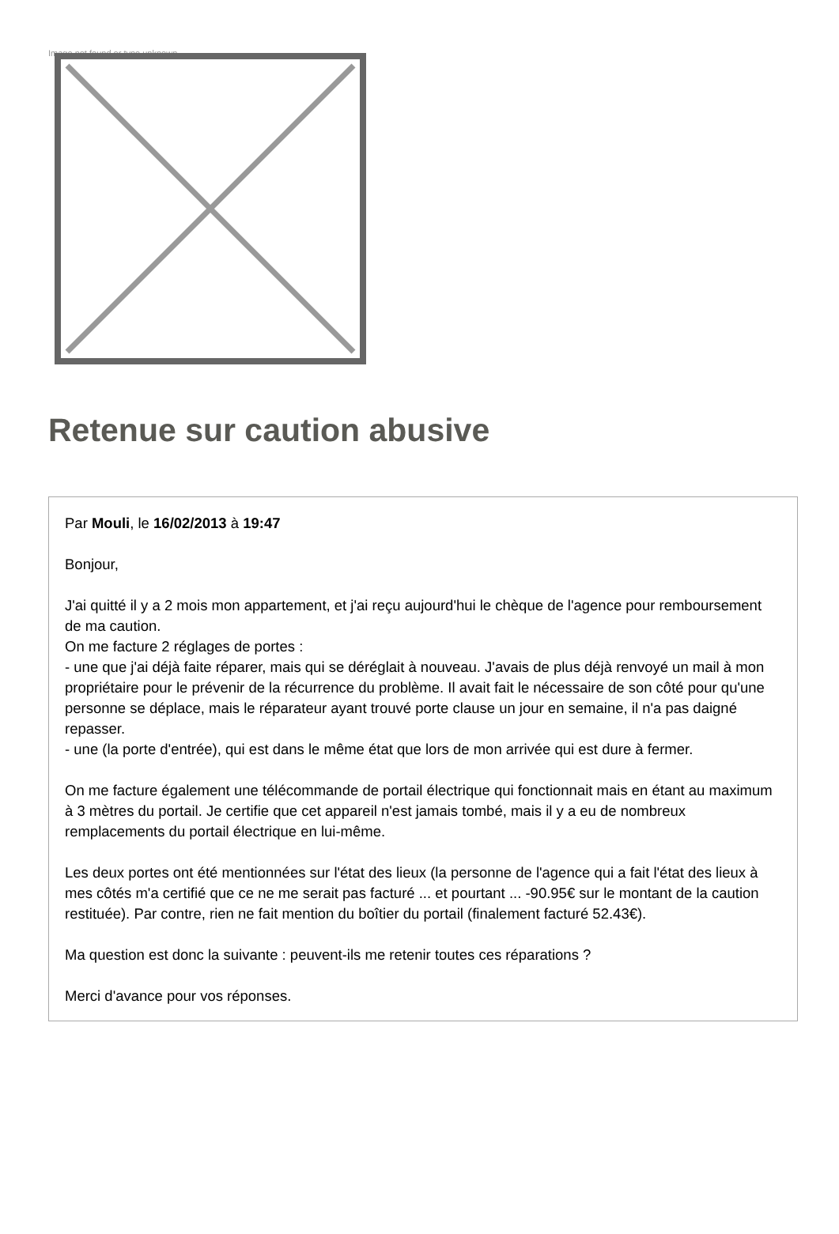Image not found or type unknown
Retenue sur caution abusive
Par Mouli, le 16/02/2013 à 19:47
Bonjour,
J'ai quitté il y a 2 mois mon appartement, et j'ai reçu aujourd'hui le chèque de l'agence pour remboursement de ma caution.
On me facture 2 réglages de portes :
- une que j'ai déjà faite réparer, mais qui se déréglait à nouveau. J'avais de plus déjà renvoyé un mail à mon propriétaire pour le prévenir de la récurrence du problème. Il avait fait le nécessaire de son côté pour qu'une personne se déplace, mais le réparateur ayant trouvé porte clause un jour en semaine, il n'a pas daigné repasser.
- une (la porte d'entrée), qui est dans le même état que lors de mon arrivée qui est dure à fermer.
On me facture également une télécommande de portail électrique qui fonctionnait mais en étant au maximum à 3 mètres du portail. Je certifie que cet appareil n'est jamais tombé, mais il y a eu de nombreux remplacements du portail électrique en lui-même.
Les deux portes ont été mentionnées sur l'état des lieux (la personne de l'agence qui a fait l'état des lieux à mes côtés m'a certifié que ce ne me serait pas facturé ... et pourtant ... -90.95€ sur le montant de la caution restituée). Par contre, rien ne fait mention du boîtier du portail (finalement facturé 52.43€).
Ma question est donc la suivante : peuvent-ils me retenir toutes ces réparations ?
Merci d'avance pour vos réponses.